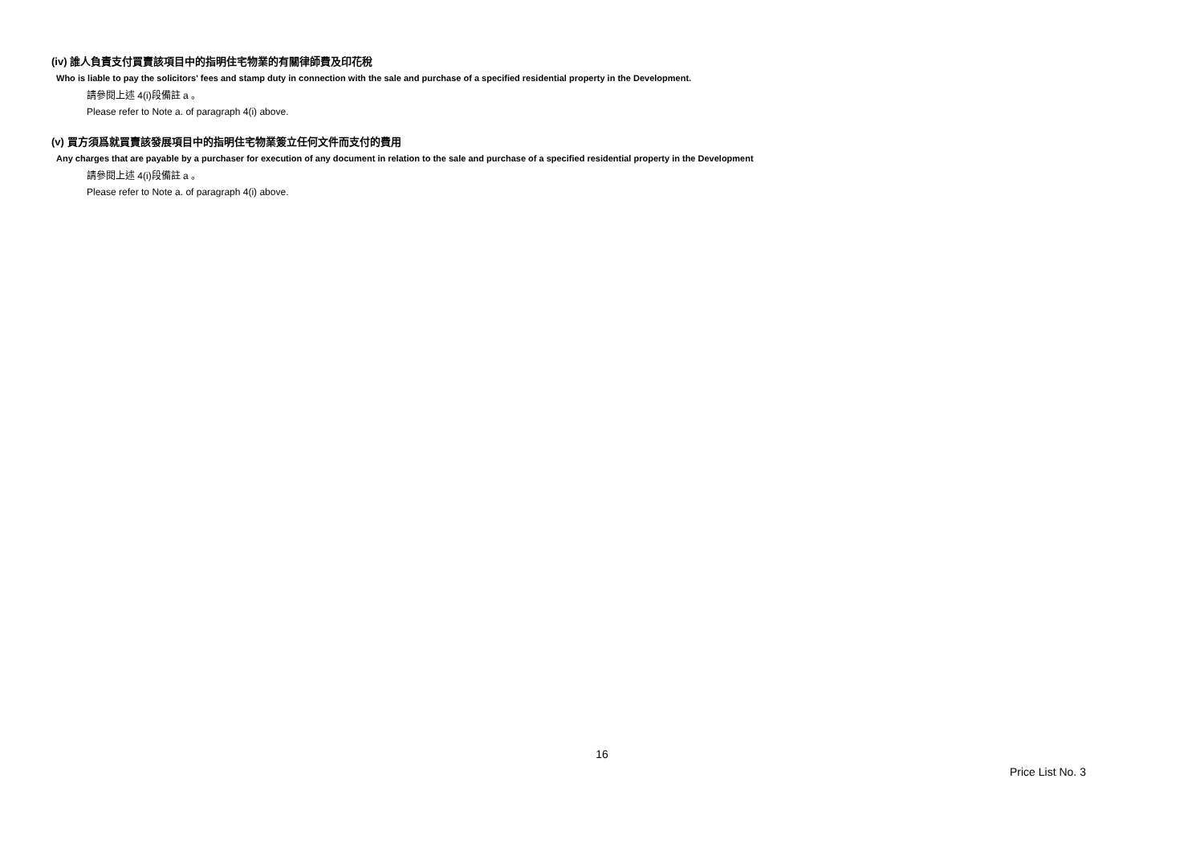(iv) 誰人負責支付買賣該項目中的指明住宅物業的有關律師費及印花稅
Who is liable to pay the solicitors' fees and stamp duty in connection with the sale and purchase of a specified residential property in the Development.
請參閱上述 4(i)段備註 a 。
Please refer to Note a. of paragraph 4(i) above.
(v) 買方須爲就買賣該發展項目中的指明住宅物業簽立任何文件而支付的費用
Any charges that are payable by a purchaser for execution of any document in relation to the sale and purchase of a specified residential property in the Development
請參閱上述 4(i)段備註 a 。
Please refer to Note a. of paragraph 4(i) above.
16
Price List No. 3